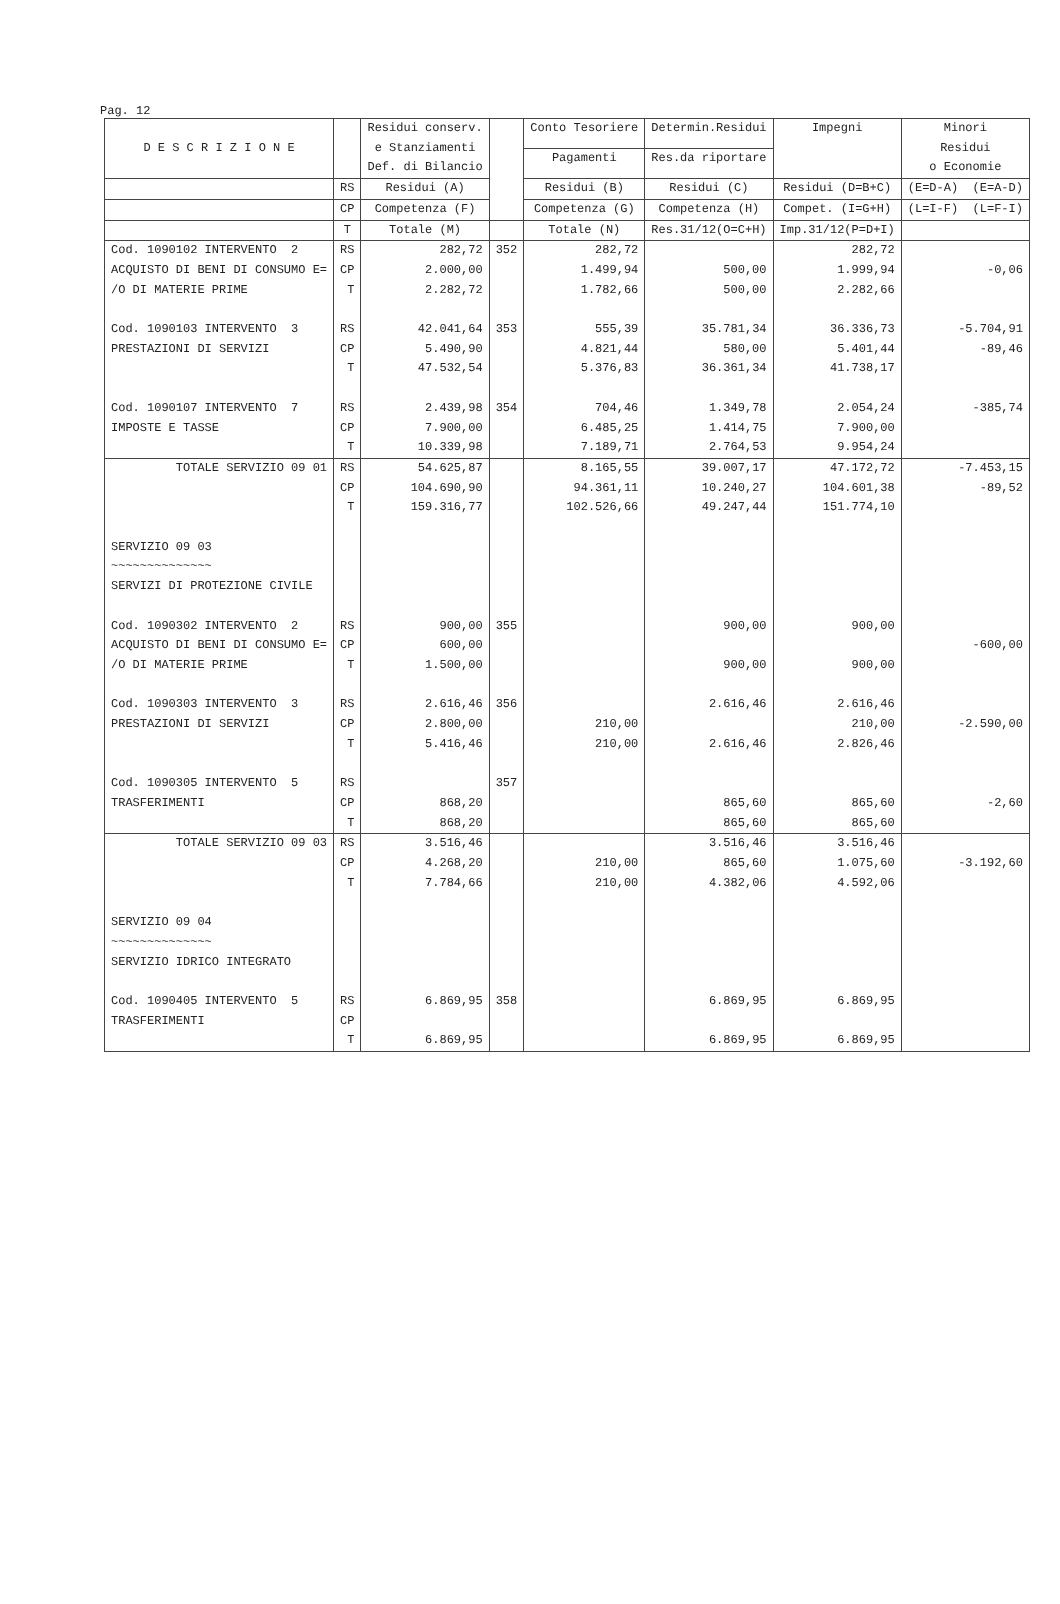Pag. 12
| D E S C R I Z I O N E | | Residui conserv. e Stanziamenti Def. di Bilancio | | Conto Tesoriere | Determin.Residui | Impegni | Minori Residui o Economie |
| --- | --- | --- | --- | --- | --- | --- | --- |
| | | | | Pagamenti | Res.da riportare | | |
| | RS | Residui (A) | | Residui (B) | Residui (C) | Residui (D=B+C) | (E=D-A) (E=A-D) |
| | CP | Competenza (F) | | Competenza (G) | Competenza (H) | Compet. (I=G+H) | (L=I-F) (L=F-I) |
| | T | Totale (M) | | Totale (N) | Res.31/12(O=C+H) | Imp.31/12(P=D+I) | |
| Cod. 1090102 INTERVENTO 2 ACQUISTO DI BENI DI CONSUMO E= /O DI MATERIE PRIME | RS CP T | 282,72 2.000,00 2.282,72 | 352 | 282,72 1.499,94 1.782,66 | 500,00 500,00 | 282,72 1.999,94 2.282,66 | -0,06 |
| Cod. 1090103 INTERVENTO 3 PRESTAZIONI DI SERVIZI | RS CP T | 42.041,64 5.490,90 47.532,54 | 353 | 555,39 4.821,44 5.376,83 | 35.781,34 580,00 36.361,34 | 36.336,73 5.401,44 41.738,17 | -5.704,91 -89,46 |
| Cod. 1090107 INTERVENTO 7 IMPOSTE E TASSE | RS CP T | 2.439,98 7.900,00 10.339,98 | 354 | 704,46 6.485,25 7.189,71 | 1.349,78 1.414,75 2.764,53 | 2.054,24 7.900,00 9.954,24 | -385,74 |
| TOTALE SERVIZIO 09 01 | RS CP T | 54.625,87 104.690,90 159.316,77 | | 8.165,55 94.361,11 102.526,66 | 39.007,17 10.240,27 49.247,44 | 47.172,72 104.601,38 151.774,10 | -7.453,15 -89,52 |
| SERVIZIO 09 03 ~~~~~~~~~~~~~~ SERVIZI DI PROTEZIONE CIVILE | | | | | | | |
| Cod. 1090302 INTERVENTO 2 ACQUISTO DI BENI DI CONSUMO E= /O DI MATERIE PRIME | RS CP T | 900,00 600,00 1.500,00 | 355 | | 900,00 900,00 | 900,00 900,00 | -600,00 |
| Cod. 1090303 INTERVENTO 3 PRESTAZIONI DI SERVIZI | RS CP T | 2.616,46 2.800,00 5.416,46 | 356 | 210,00 210,00 | 2.616,46 2.616,46 | 2.616,46 210,00 2.826,46 | -2.590,00 |
| Cod. 1090305 INTERVENTO 5 TRASFERIMENTI | RS CP T | 868,20 868,20 | 357 | | 865,60 865,60 | 865,60 865,60 | -2,60 |
| TOTALE SERVIZIO 09 03 | RS CP T | 3.516,46 4.268,20 7.784,66 | | 210,00 210,00 | 3.516,46 865,60 4.382,06 | 3.516,46 1.075,60 4.592,06 | -3.192,60 |
| SERVIZIO 09 04 ~~~~~~~~~~~~~~ SERVIZIO IDRICO INTEGRATO | | | | | | | |
| Cod. 1090405 INTERVENTO 5 TRASFERIMENTI | RS CP T | 6.869,95 6.869,95 | 358 | | 6.869,95 6.869,95 | 6.869,95 6.869,95 | |